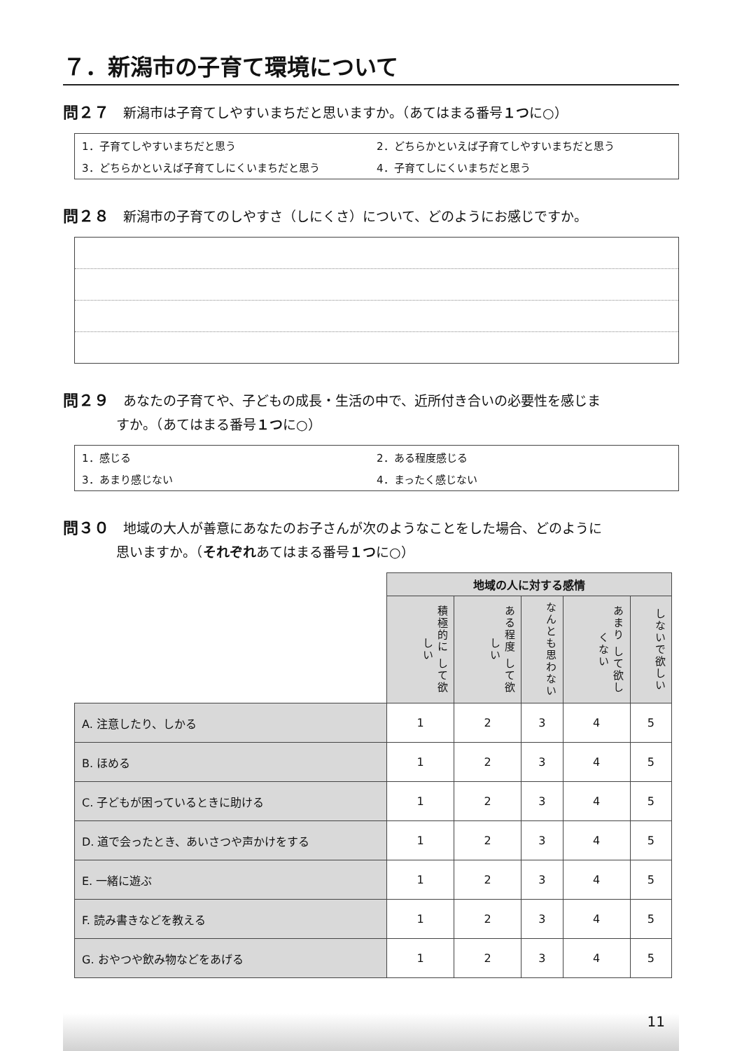７．新潟市の子育て環境について
問２７ 新潟市は子育てしやすいまちだと思いますか。（あてはまる番号１つに○）
1．子育てしやすいまちだと思う 2．どちらかといえば子育てしやすいまちだと思う 3．どちらかといえば子育てしにくいまちだと思う 4．子育てしにくいまちだと思う
問２８ 新潟市の子育てのしやすさ（しにくさ）について、どのようにお感じですか。
問２９ あなたの子育てや、子どもの成長・生活の中で、近所付き合いの必要性を感じま
すか。（あてはまる番号１つに○）
1．感じる 2．ある程度感じる 3．あまり感じない 4．まったく感じない
問３０ 地域の大人が善意にあなたのお子さんが次のようなことをした場合、どのように
思いますか。（それぞれあてはまる番号１つに○）
| | 地域の人に対する感情 | | | | |
| | 積極的に して欲しい | ある程度 して欲しい | なんとも思わない | あまり して欲しくない | しないで欲しい |
| A. 注意したり、しかる | 1 | 2 | 3 | 4 | 5 |
| B. ほめる | 1 | 2 | 3 | 4 | 5 |
| C. 子どもが困っているときに助ける | 1 | 2 | 3 | 4 | 5 |
| D. 道で会ったとき、あいさつや声かけをする | 1 | 2 | 3 | 4 | 5 |
| E. 一緒に遊ぶ | 1 | 2 | 3 | 4 | 5 |
| F. 読み書きなどを教える | 1 | 2 | 3 | 4 | 5 |
| G. おやつや飲み物などをあげる | 1 | 2 | 3 | 4 | 5 |
11